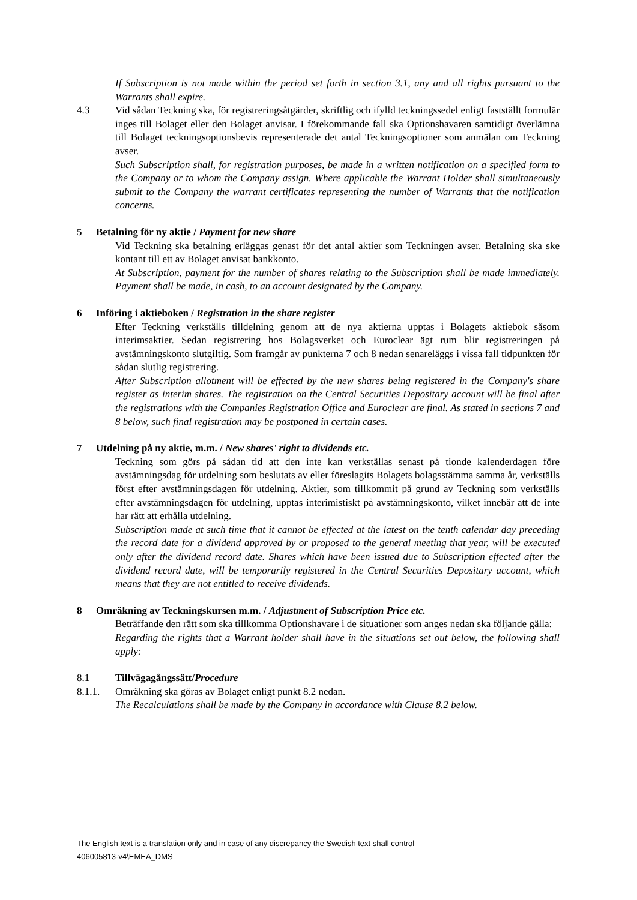If Subscription is not made within the period set forth in section 3.1, any and all rights pursuant to the Warrants shall expire.
4.3 Vid sådan Teckning ska, för registreringsåtgärder, skriftlig och ifylld teckningssedel enligt fastställt formulär inges till Bolaget eller den Bolaget anvisar. I förekommande fall ska Optionshavaren samtidigt överlämna till Bolaget teckningsoptionsbevis representerade det antal Teckningsoptioner som anmälan om Teckning avser.
Such Subscription shall, for registration purposes, be made in a written notification on a specified form to the Company or to whom the Company assign. Where applicable the Warrant Holder shall simultaneously submit to the Company the warrant certificates representing the number of Warrants that the notification concerns.
5 Betalning för ny aktie / Payment for new share
Vid Teckning ska betalning erläggas genast för det antal aktier som Teckningen avser. Betalning ska ske kontant till ett av Bolaget anvisat bankkonto.
At Subscription, payment for the number of shares relating to the Subscription shall be made immediately. Payment shall be made, in cash, to an account designated by the Company.
6 Införing i aktieboken / Registration in the share register
Efter Teckning verkställs tilldelning genom att de nya aktierna upptas i Bolagets aktiebok såsom interimsaktier. Sedan registrering hos Bolagsverket och Euroclear ägt rum blir registreringen på avstämningskonto slutgiltig. Som framgår av punkterna 7 och 8 nedan senareläggs i vissa fall tidpunkten för sådan slutlig registrering.
After Subscription allotment will be effected by the new shares being registered in the Company's share register as interim shares. The registration on the Central Securities Depositary account will be final after the registrations with the Companies Registration Office and Euroclear are final. As stated in sections 7 and 8 below, such final registration may be postponed in certain cases.
7 Utdelning på ny aktie, m.m. / New shares' right to dividends etc.
Teckning som görs på sådan tid att den inte kan verkställas senast på tionde kalenderdagen före avstämningsdag för utdelning som beslutats av eller föreslagits Bolagets bolagsstämma samma år, verkställs först efter avstämningsdagen för utdelning. Aktier, som tillkommit på grund av Teckning som verkställs efter avstämningsdagen för utdelning, upptas interimistiskt på avstämningskonto, vilket innebär att de inte har rätt att erhålla utdelning.
Subscription made at such time that it cannot be effected at the latest on the tenth calendar day preceding the record date for a dividend approved by or proposed to the general meeting that year, will be executed only after the dividend record date. Shares which have been issued due to Subscription effected after the dividend record date, will be temporarily registered in the Central Securities Depositary account, which means that they are not entitled to receive dividends.
8 Omräkning av Teckningskursen m.m. / Adjustment of Subscription Price etc.
Beträffande den rätt som ska tillkomma Optionshavare i de situationer som anges nedan ska följande gälla:
Regarding the rights that a Warrant holder shall have in the situations set out below, the following shall apply:
8.1 Tillvägagångssätt/Procedure
8.1.1. Omräkning ska göras av Bolaget enligt punkt 8.2 nedan.
The Recalculations shall be made by the Company in accordance with Clause 8.2 below.
The English text is a translation only and in case of any discrepancy the Swedish text shall control
406005813-v4\EMEA_DMS